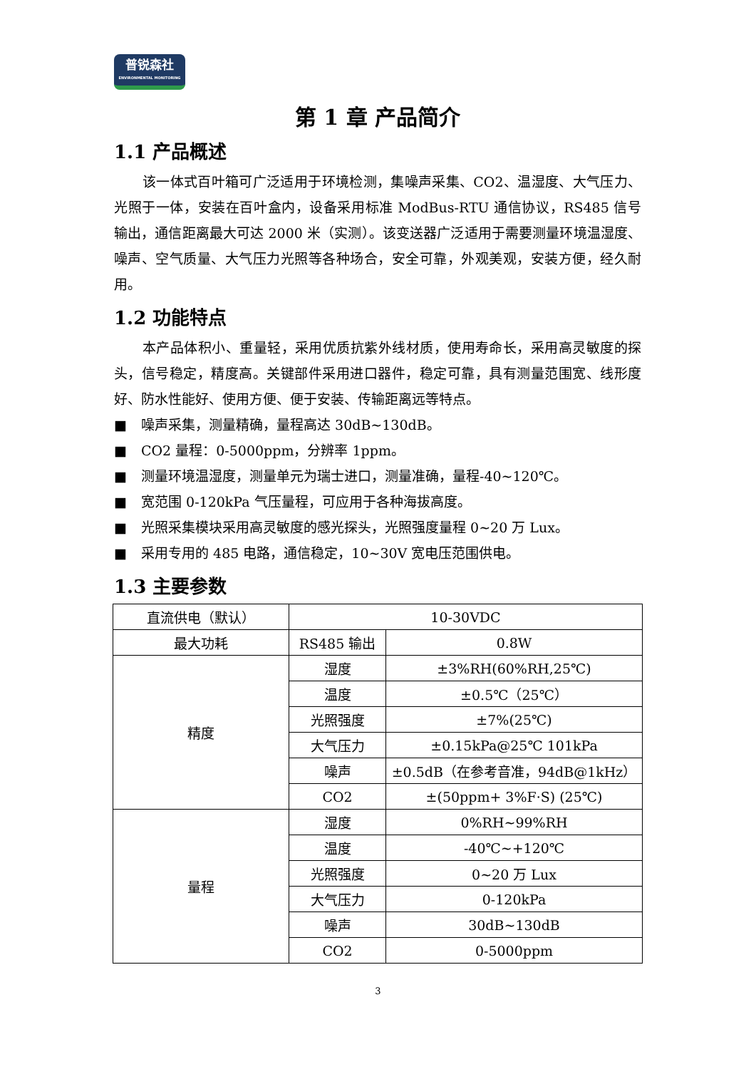普锐森社
ENVIRONMENTAL MONITORING
第 1 章 产品简介
1.1 产品概述
该一体式百叶箱可广泛适用于环境检测，集噪声采集、CO2、温湿度、大气压力、光照于一体，安装在百叶盒内，设备采用标准 ModBus-RTU 通信协议，RS485 信号输出，通信距离最大可达 2000 米（实测）。该变送器广泛适用于需要测量环境温湿度、噪声、空气质量、大气压力光照等各种场合，安全可靠，外观美观，安装方便，经久耐用。
1.2 功能特点
本产品体积小、重量轻，采用优质抗紫外线材质，使用寿命长，采用高灵敏度的探头，信号稳定，精度高。关键部件采用进口器件，稳定可靠，具有测量范围宽、线形度好、防水性能好、使用方便、便于安装、传输距离远等特点。
■ 噪声采集，测量精确，量程高达 30dB~130dB。
■ CO2 量程：0-5000ppm，分辨率 1ppm。
■ 测量环境温湿度，测量单元为瑞士进口，测量准确，量程-40~120℃。
■ 宽范围 0-120kPa 气压量程，可应用于各种海拔高度。
■ 光照采集模块采用高灵敏度的感光探头，光照强度量程 0~20 万 Lux。
■ 采用专用的 485 电路，通信稳定，10~30V 宽电压范围供电。
1.3 主要参数
| 直流供电（默认） | 10-30VDC | |
| 最大功耗 | RS485 输出 | 0.8W |
| 精度 | 湿度 | ±3%RH(60%RH,25℃) |
| | 温度 | ±0.5℃（25℃） |
| | 光照强度 | ±7%(25℃) |
| | 大气压力 | ±0.15kPa@25℃ 101kPa |
| | 噪声 | ±0.5dB（在参考音准，94dB@1kHz） |
| | CO2 | ±(50ppm+ 3%F·S) (25℃) |
| 量程 | 湿度 | 0%RH~99%RH |
| | 温度 | -40℃~+120℃ |
| | 光照强度 | 0~20 万 Lux |
| | 大气压力 | 0-120kPa |
| | 噪声 | 30dB~130dB |
| | CO2 | 0-5000ppm |
3